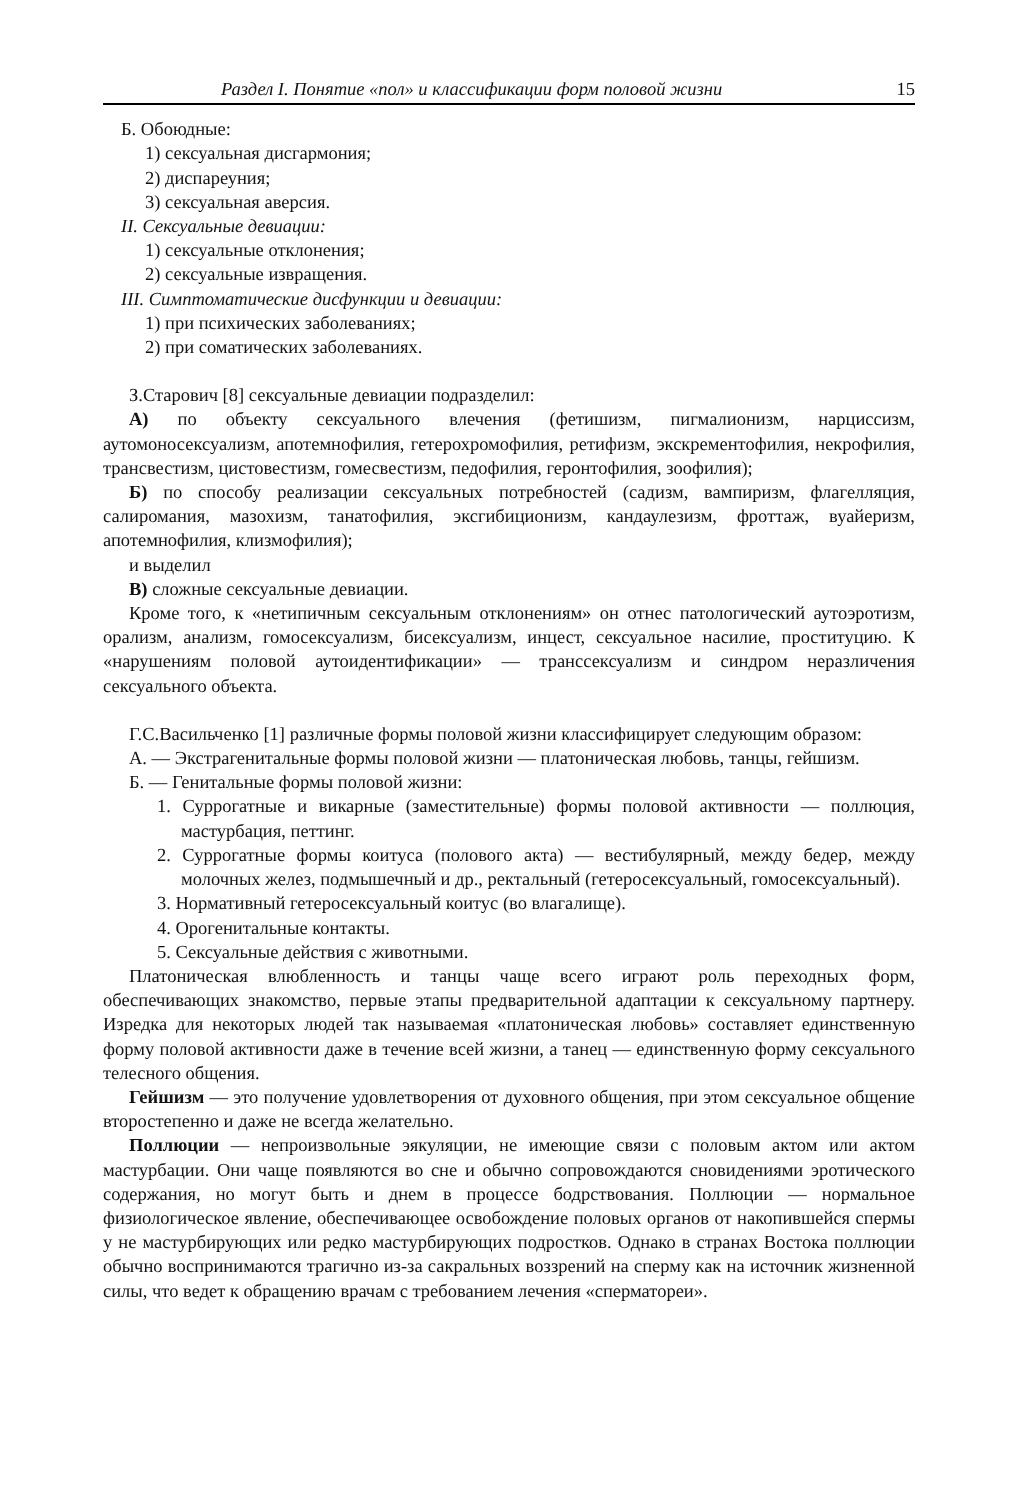Раздел I. Понятие «пол» и классификации форм половой жизни 15
Б. Обоюдные:
1) сексуальная дисгармония;
2) диспареуния;
3) сексуальная аверсия.
II. Сексуальные девиации:
1) сексуальные отклонения;
2) сексуальные извращения.
III. Симптоматические дисфункции и девиации:
1) при психических заболеваниях;
2) при соматических заболеваниях.
З.Старович [8] сексуальные девиации подразделил:
А) по объекту сексуального влечения (фетишизм, пигмалионизм, нарциссизм, аутомоносексуализм, апотемнофилия, гетерохромофилия, ретифизм, экскрементофилия, некрофилия, трансвестизм, цистовестизм, гомесвестизм, педофилия, геронтофилия, зоофилия);
Б) по способу реализации сексуальных потребностей (садизм, вампиризм, флагелляция, салиромания, мазохизм, танатофилия, эксгибиционизм, кандаулезизм, фроттаж, вуайеризм, апотемнофилия, клизмофилия);
и выделил
В) сложные сексуальные девиации.
Кроме того, к «нетипичным сексуальным отклонениям» он отнес патологический аутоэротизм, орализм, анализм, гомосексуализм, бисексуализм, инцест, сексуальное насилие, проституцию. К «нарушениям половой аутоидентификации» — транссексуализм и синдром неразличения сексуального объекта.
Г.С.Васильченко [1] различные формы половой жизни классифицирует следующим образом:
А. — Экстрагенитальные формы половой жизни — платоническая любовь, танцы, гейшизм.
Б. — Генитальные формы половой жизни:
1. Суррогатные и викарные (заместительные) формы половой активности — поллюция, мастурбация, петтинг.
2. Суррогатные формы коитуса (полового акта) — вестибулярный, между бедер, между молочных желез, подмышечный и др., ректальный (гетеросексуальный, гомосексуальный).
3. Нормативный гетеросексуальный коитус (во влагалище).
4. Орогенитальные контакты.
5. Сексуальные действия с животными.
Платоническая влюбленность и танцы чаще всего играют роль переходных форм, обеспечивающих знакомство, первые этапы предварительной адаптации к сексуальному партнеру. Изредка для некоторых людей так называемая «платоническая любовь» составляет единственную форму половой активности даже в течение всей жизни, а танец — единственную форму сексуального телесного общения.
Гейшизм — это получение удовлетворения от духовного общения, при этом сексуальное общение второстепенно и даже не всегда желательно.
Поллюции — непроизвольные эякуляции, не имеющие связи с половым актом или актом мастурбации. Они чаще появляются во сне и обычно сопровождаются сновидениями эротического содержания, но могут быть и днем в процессе бодрствования. Поллюции — нормальное физиологическое явление, обеспечивающее освобождение половых органов от накопившейся спермы у не мастурбирующих или редко мастурбирующих подростков. Однако в странах Востока поллюции обычно воспринимаются трагично из-за сакральных воззрений на сперму как на источник жизненной силы, что ведет к обращению врачам с требованием лечения «сперматореи».